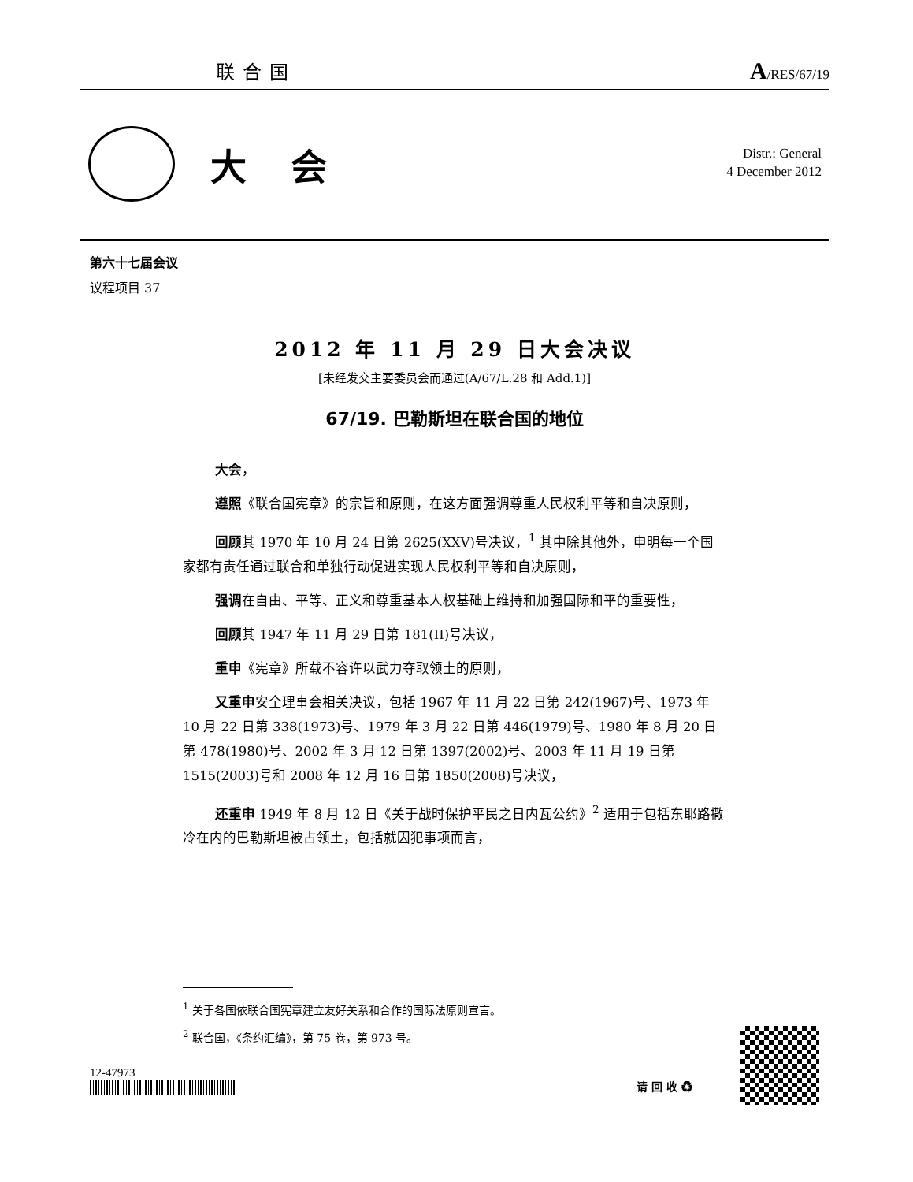联合国 A/RES/67/19
大会
Distr.: General
4 December 2012
第六十七届会议
议程项目 37
2012 年 11 月 29 日大会决议
[未经发交主要委员会而通过(A/67/L.28 和 Add.1)]
67/19. 巴勒斯坦在联合国的地位
大会，
遵照《联合国宪章》的宗旨和原则，在这方面强调尊重人民权利平等和自决原则，
回顾其 1970 年 10 月 24 日第 2625(XXV)号决议，<sup>1</sup> 其中除其他外，申明每一个国家都有责任通过联合和单独行动促进实现人民权利平等和自决原则，
强调在自由、平等、正义和尊重基本人权基础上维持和加强国际和平的重要性，
回顾其 1947 年 11 月 29 日第 181(II)号决议，
重申《宪章》所载不容许以武力夺取领土的原则，
又重申安全理事会相关决议，包括 1967 年 11 月 22 日第 242(1967)号、1973 年 10 月 22 日第 338(1973)号、1979 年 3 月 22 日第 446(1979)号、1980 年 8 月 20 日第 478(1980)号、2002 年 3 月 12 日第 1397(2002)号、2003 年 11 月 19 日第 1515(2003)号和 2008 年 12 月 16 日第 1850(2008)号决议，
还重申 1949 年 8 月 12 日《关于战时保护平民之日内瓦公约》<sup>2</sup> 适用于包括东耶路撒冷在内的巴勒斯坦被占领土，包括就囚犯事项而言，
<sup>1</sup> 关于各国依联合国宪章建立友好关系和合作的国际法原则宣言。
<sup>2</sup> 联合国，《条约汇编》，第 75 卷，第 973 号。
12-47973
请 回 收 ♻